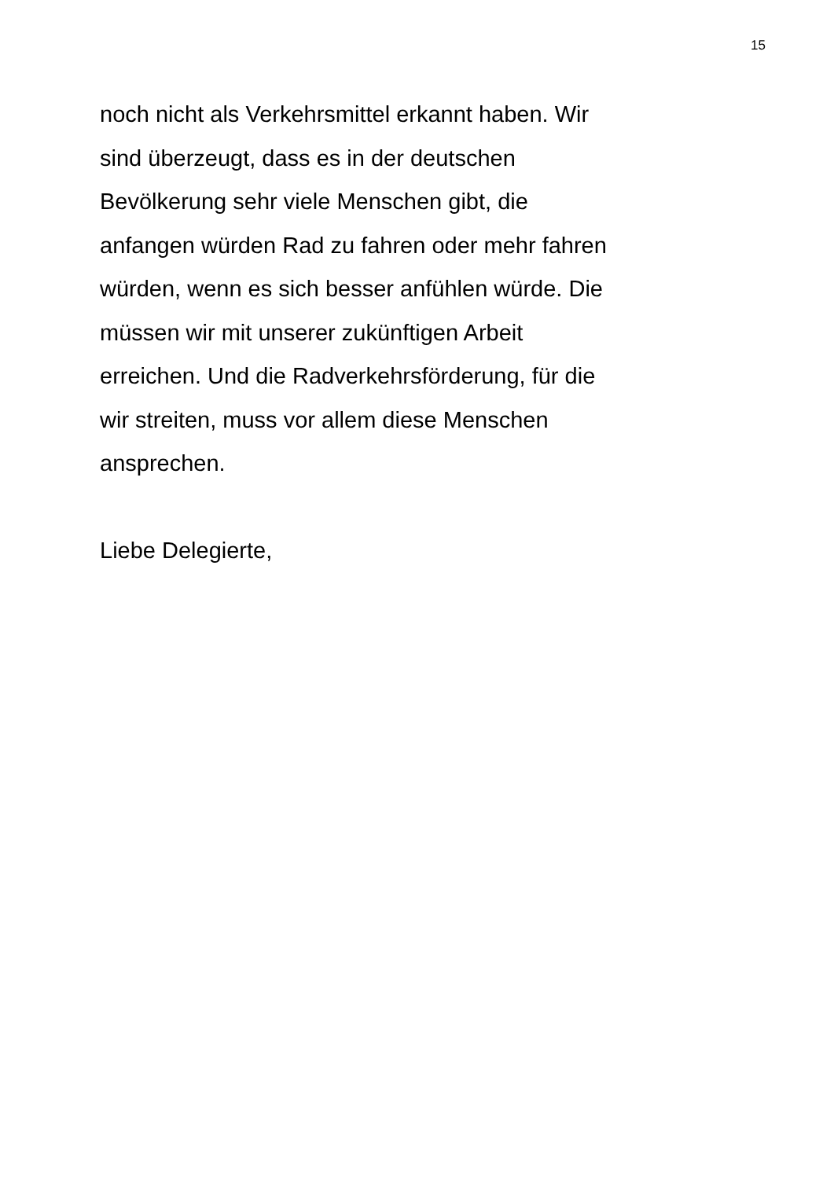15
noch nicht als Verkehrsmittel erkannt haben. Wir
sind überzeugt, dass es in der deutschen
Bevölkerung sehr viele Menschen gibt, die
anfangen würden Rad zu fahren oder mehr fahren
würden, wenn es sich besser anfühlen würde. Die
müssen wir mit unserer zukünftigen Arbeit
erreichen. Und die Radverkehrsförderung, für die
wir streiten, muss vor allem diese Menschen
ansprechen.
Liebe Delegierte,